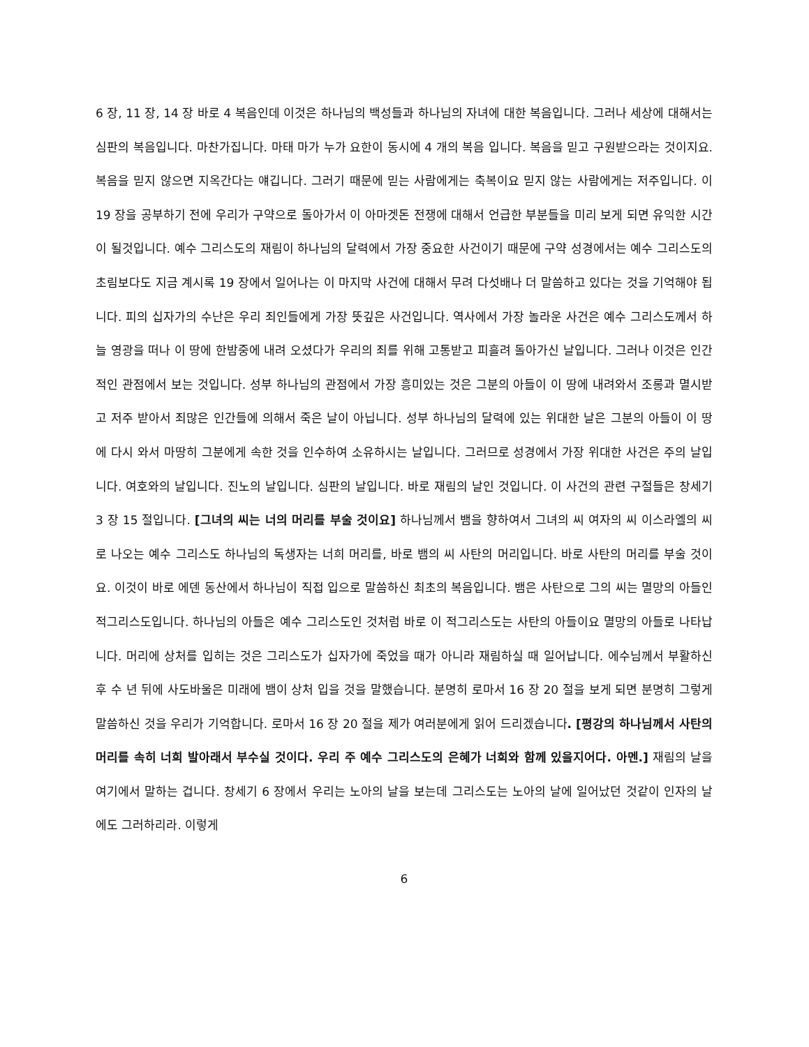6 장, 11 장, 14 장 바로 4 복음인데 이것은 하나님의 백성들과 하나님의 자녀에 대한 복음입니다. 그러나 세상에 대해서는 심판의 복음입니다. 마찬가집니다. 마태 마가 누가 요한이 동시에 4 개의 복음 입니다. 복음을 믿고 구원받으라는 것이지요. 복음을 믿지 않으면 지옥간다는 얘깁니다. 그러기 때문에 믿는 사람에게는 축복이요 믿지 않는 사람에게는 저주입니다. 이 19 장을 공부하기 전에 우리가 구약으로 돌아가서 이 아마겟돈 전쟁에 대해서 언급한 부분들을 미리 보게 되면 유익한 시간이 될것입니다. 예수 그리스도의 재림이 하나님의 달력에서 가장 중요한 사건이기 때문에 구약 성경에서는 예수 그리스도의 초림보다도 지금 계시록 19 장에서 일어나는 이 마지막 사건에 대해서 무려 다섯배나 더 말씀하고 있다는 것을 기억해야 됩니다. 피의 십자가의 수난은 우리 죄인들에게 가장 뜻깊은 사건입니다. 역사에서 가장 놀라운 사건은 예수 그리스도께서 하늘 영광을 떠나 이 땅에 한밤중에 내려 오셨다가 우리의 죄를 위해 고통받고 피흘려 돌아가신 날입니다. 그러나 이것은 인간적인 관점에서 보는 것입니다. 성부 하나님의 관점에서 가장 흥미있는 것은 그분의 아들이 이 땅에 내려와서 조롱과 멸시받고 저주 받아서 죄많은 인간들에 의해서 죽은 날이 아닙니다. 성부 하나님의 달력에 있는 위대한 날은 그분의 아들이 이 땅에 다시 와서 마땅히 그분에게 속한 것을 인수하여 소유하시는 날입니다. 그러므로 성경에서 가장 위대한 사건은 주의 날입니다. 여호와의 날입니다. 진노의 날입니다. 심판의 날입니다. 바로 재림의 날인 것입니다. 이 사건의 관련 구절들은 창세기 3 장 15 절입니다. [그녀의 씨는 너의 머리를 부술 것이요] 하나님께서 뱀을 향하여서 그녀의 씨 여자의 씨 이스라엘의 씨로 나오는 예수 그리스도 하나님의 독생자는 너희 머리를, 바로 뱀의 씨 사탄의 머리입니다. 바로 사탄의 머리를 부술 것이요. 이것이 바로 에덴 동산에서 하나님이 직접 입으로 말씀하신 최초의 복음입니다. 뱀은 사탄으로 그의 씨는 멸망의 아들인 적그리스도입니다. 하나님의 아들은 예수 그리스도인 것처럼 바로 이 적그리스도는 사탄의 아들이요 멸망의 아들로 나타납니다. 머리에 상처를 입히는 것은 그리스도가 십자가에 죽었을 때가 아니라 재림하실 때 일어납니다. 에수님께서 부활하신 후 수 년 뒤에 사도바울은 미래에 뱀이 상처 입을 것을 말했습니다. 분명히 로마서 16 장 20 절을 보게 되면 분명히 그렇게 말씀하신 것을 우리가 기억합니다. 로마서 16 장 20 절을 제가 여러분에게 읽어 드리겠습니다. [평강의 하나님께서 사탄의 머리를 속히 너희 발아래서 부수실 것이다. 우리 주 예수 그리스도의 은혜가 너희와 함께 있을지어다. 아멘.] 재림의 날을 여기에서 말하는 겁니다. 창세기 6 장에서 우리는 노아의 날을 보는데 그리스도는 노아의 날에 일어났던 것같이 인자의 날에도 그러하리라. 이렇게
6